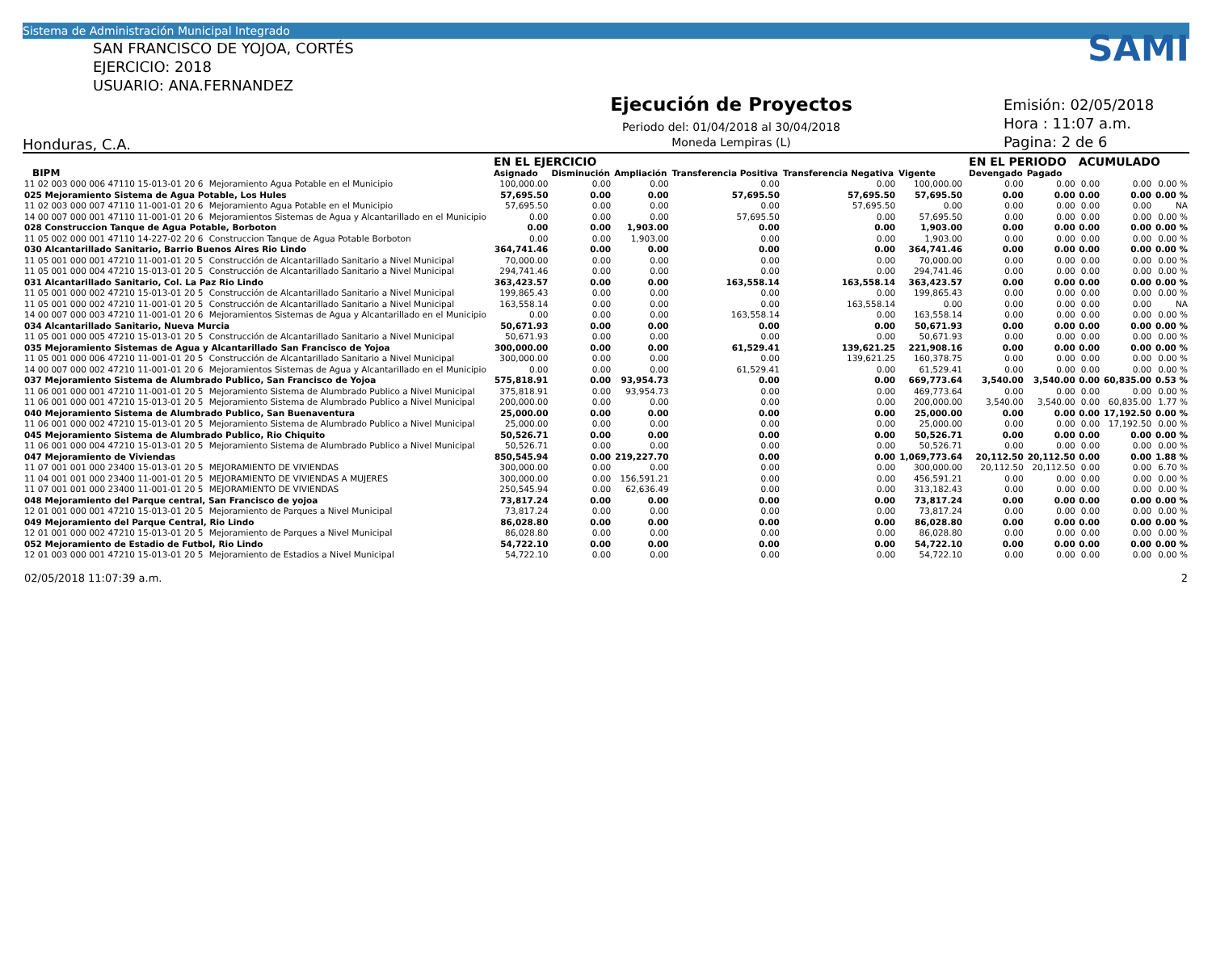Sistema de Administración Municipal Integrado
SAN FRANCISCO DE YOJOA, CORTÉS
EJERCICIO: 2018
USUARIO: ANA.FERNANDEZ
Honduras, C.A.
Ejecución de Proyectos
Periodo del: 01/04/2018 al 30/04/2018
Moneda Lempiras (L)
SAMI
Emisión: 02/05/2018
Hora : 11:07 a.m.
Pagina: 2 de 6
| | | EN EL EJERCICIO | | | | | | | EN EL PERIODO | | ACUMULADO | | |
| --- | --- | --- | --- | --- | --- | --- | --- | --- | --- | --- | --- | --- | --- |
| BIPM | | Asignado | Disminución | Ampliación | Transferencia Positiva | Transferencia Negativa | Vigente | | Devengado | Pagado | | | |
| 11 02 003 000 006 47110 15-013-01 20 6 | Mejoramiento Agua Potable en el Municipio | 100,000.00 | 0.00 | 0.00 | 0.00 | 0.00 | 100,000.00 | | 0.00 | 0.00 | 0.00 | 0.00 | 0.00 % |
| 025 Mejoramiento Sistema de Agua Potable, Los Hules | | 57,695.50 | 0.00 | 0.00 | 57,695.50 | 57,695.50 | 57,695.50 | | 0.00 | 0.00 | 0.00 | 0.00 | 0.00 % |
| 11 02 003 000 007 47110 11-001-01 20 6 | Mejoramiento Agua Potable en el Municipio | 57,695.50 | 0.00 | 0.00 | 0.00 | 57,695.50 | 0.00 | | 0.00 | 0.00 | 0.00 | 0.00 | NA |
| 14 00 007 000 001 47110 11-001-01 20 6 | Mejoramientos Sistemas de Agua y Alcantarillado en el Municipio | 0.00 | 0.00 | 0.00 | 57,695.50 | 0.00 | 57,695.50 | | 0.00 | 0.00 | 0.00 | 0.00 | 0.00 % |
| 028 Construccion Tanque de Agua Potable, Borboton | | 0.00 | 0.00 | 1,903.00 | 0.00 | 0.00 | 1,903.00 | | 0.00 | 0.00 | 0.00 | 0.00 | 0.00 % |
| 11 05 002 000 001 47110 14-227-02 20 6 | Construccion Tanque de Agua Potable Borboton | 0.00 | 0.00 | 1,903.00 | 0.00 | 0.00 | 1,903.00 | | 0.00 | 0.00 | 0.00 | 0.00 | 0.00 % |
| 030 Alcantarillado Sanitario, Barrio Buenos Aires Rio Lindo | | 364,741.46 | 0.00 | 0.00 | 0.00 | 0.00 | 364,741.46 | | 0.00 | 0.00 | 0.00 | 0.00 | 0.00 % |
| 11 05 001 000 001 47210 11-001-01 20 5 | Construcción de Alcantarillado Sanitario a Nivel Municipal | 70,000.00 | 0.00 | 0.00 | 0.00 | 0.00 | 70,000.00 | | 0.00 | 0.00 | 0.00 | 0.00 | 0.00 % |
| 11 05 001 000 004 47210 15-013-01 20 5 | Construcción de Alcantarillado Sanitario a Nivel Municipal | 294,741.46 | 0.00 | 0.00 | 0.00 | 0.00 | 294,741.46 | | 0.00 | 0.00 | 0.00 | 0.00 | 0.00 % |
| 031 Alcantarillado Sanitario, Col. La Paz Rio Lindo | | 363,423.57 | 0.00 | 0.00 | 163,558.14 | 163,558.14 | 363,423.57 | | 0.00 | 0.00 | 0.00 | 0.00 | 0.00 % |
| 11 05 001 000 002 47210 15-013-01 20 5 | Construcción de Alcantarillado Sanitario a Nivel Municipal | 199,865.43 | 0.00 | 0.00 | 0.00 | 0.00 | 199,865.43 | | 0.00 | 0.00 | 0.00 | 0.00 | 0.00 % |
| 11 05 001 000 002 47210 11-001-01 20 5 | Construcción de Alcantarillado Sanitario a Nivel Municipal | 163,558.14 | 0.00 | 0.00 | 0.00 | 163,558.14 | 0.00 | | 0.00 | 0.00 | 0.00 | 0.00 | NA |
| 14 00 007 000 003 47210 11-001-01 20 6 | Mejoramientos Sistemas de Agua y Alcantarillado en el Municipio | 0.00 | 0.00 | 0.00 | 163,558.14 | 0.00 | 163,558.14 | | 0.00 | 0.00 | 0.00 | 0.00 | 0.00 % |
| 034 Alcantarillado Sanitario, Nueva Murcia | | 50,671.93 | 0.00 | 0.00 | 0.00 | 0.00 | 50,671.93 | | 0.00 | 0.00 | 0.00 | 0.00 | 0.00 % |
| 11 05 001 000 005 47210 15-013-01 20 5 | Construcción de Alcantarillado Sanitario a Nivel Municipal | 50,671.93 | 0.00 | 0.00 | 0.00 | 0.00 | 50,671.93 | | 0.00 | 0.00 | 0.00 | 0.00 | 0.00 % |
| 035 Mejoramiento Sistemas de Agua y Alcantarillado San Francisco de Yojoa | | 300,000.00 | 0.00 | 0.00 | 61,529.41 | 139,621.25 | 221,908.16 | | 0.00 | 0.00 | 0.00 | 0.00 | 0.00 % |
| 11 05 001 000 006 47210 11-001-01 20 5 | Construcción de Alcantarillado Sanitario a Nivel Municipal | 300,000.00 | 0.00 | 0.00 | 0.00 | 139,621.25 | 160,378.75 | | 0.00 | 0.00 | 0.00 | 0.00 | 0.00 % |
| 14 00 007 000 002 47210 11-001-01 20 6 | Mejoramientos Sistemas de Agua y Alcantarillado en el Municipio | 0.00 | 0.00 | 0.00 | 61,529.41 | 0.00 | 61,529.41 | | 0.00 | 0.00 | 0.00 | 0.00 | 0.00 % |
| 037 Mejoramiento Sistema de Alumbrado Publico, San Francisco de Yojoa | | 575,818.91 | 0.00 | 93,954.73 | 0.00 | 0.00 | 669,773.64 | | 3,540.00 | 3,540.00 | 0.00 | 60,835.00 | 0.53 % |
| 11 06 001 000 001 47210 11-001-01 20 5 | Mejoramiento Sistema de Alumbrado Publico a Nivel Municipal | 375,818.91 | 0.00 | 93,954.73 | 0.00 | 0.00 | 469,773.64 | | 0.00 | 0.00 | 0.00 | 0.00 | 0.00 % |
| 11 06 001 000 001 47210 15-013-01 20 5 | Mejoramiento Sistema de Alumbrado Publico a Nivel Municipal | 200,000.00 | 0.00 | 0.00 | 0.00 | 0.00 | 200,000.00 | | 3,540.00 | 3,540.00 | 0.00 | 60,835.00 | 1.77 % |
| 040 Mejoramiento Sistema de Alumbrado Publico, San Buenaventura | | 25,000.00 | 0.00 | 0.00 | 0.00 | 0.00 | 25,000.00 | | 0.00 | 0.00 | 0.00 | 17,192.50 | 0.00 % |
| 11 06 001 000 002 47210 15-013-01 20 5 | Mejoramiento Sistema de Alumbrado Publico a Nivel Municipal | 25,000.00 | 0.00 | 0.00 | 0.00 | 0.00 | 25,000.00 | | 0.00 | 0.00 | 0.00 | 17,192.50 | 0.00 % |
| 045 Mejoramiento Sistema de Alumbrado Publico, Rio Chiquito | | 50,526.71 | 0.00 | 0.00 | 0.00 | 0.00 | 50,526.71 | | 0.00 | 0.00 | 0.00 | 0.00 | 0.00 % |
| 11 06 001 000 004 47210 15-013-01 20 5 | Mejoramiento Sistema de Alumbrado Publico a Nivel Municipal | 50,526.71 | 0.00 | 0.00 | 0.00 | 0.00 | 50,526.71 | | 0.00 | 0.00 | 0.00 | 0.00 | 0.00 % |
| 047 Mejoramiento de Viviendas | | 850,545.94 | 0.00 | 219,227.70 | 0.00 | 0.00 | 1,069,773.64 | | 20,112.50 | 20,112.50 | 0.00 | 0.00 | 1.88 % |
| 11 07 001 001 000 23400 15-013-01 20 5 | MEJORAMIENTO DE VIVIENDAS | 300,000.00 | 0.00 | 0.00 | 0.00 | 0.00 | 300,000.00 | | 20,112.50 | 20,112.50 | 0.00 | 0.00 | 6.70 % |
| 11 04 001 001 000 23400 11-001-01 20 5 | MEJORAMIENTO DE VIVIENDAS A MUJERES | 300,000.00 | 0.00 | 156,591.21 | 0.00 | 0.00 | 456,591.21 | | 0.00 | 0.00 | 0.00 | 0.00 | 0.00 % |
| 11 07 001 001 000 23400 11-001-01 20 5 | MEJORAMIENTO DE VIVIENDAS | 250,545.94 | 0.00 | 62,636.49 | 0.00 | 0.00 | 313,182.43 | | 0.00 | 0.00 | 0.00 | 0.00 | 0.00 % |
| 048 Mejoramiento del Parque central, San Francisco de yojoa | | 73,817.24 | 0.00 | 0.00 | 0.00 | 0.00 | 73,817.24 | | 0.00 | 0.00 | 0.00 | 0.00 | 0.00 % |
| 12 01 001 000 001 47210 15-013-01 20 5 | Mejoramiento de Parques a Nivel Municipal | 73,817.24 | 0.00 | 0.00 | 0.00 | 0.00 | 73,817.24 | | 0.00 | 0.00 | 0.00 | 0.00 | 0.00 % |
| 049 Mejoramiento del Parque Central, Rio Lindo | | 86,028.80 | 0.00 | 0.00 | 0.00 | 0.00 | 86,028.80 | | 0.00 | 0.00 | 0.00 | 0.00 | 0.00 % |
| 12 01 001 000 002 47210 15-013-01 20 5 | Mejoramiento de Parques a Nivel Municipal | 86,028.80 | 0.00 | 0.00 | 0.00 | 0.00 | 86,028.80 | | 0.00 | 0.00 | 0.00 | 0.00 | 0.00 % |
| 052 Mejoramiento de Estadio de Futbol, Rio Lindo | | 54,722.10 | 0.00 | 0.00 | 0.00 | 0.00 | 54,722.10 | | 0.00 | 0.00 | 0.00 | 0.00 | 0.00 % |
| 12 01 003 000 001 47210 15-013-01 20 5 | Mejoramiento de Estadios a Nivel Municipal | 54,722.10 | 0.00 | 0.00 | 0.00 | 0.00 | 54,722.10 | | 0.00 | 0.00 | 0.00 | 0.00 | 0.00 % |
02/05/2018 11:07:39 a.m. 2